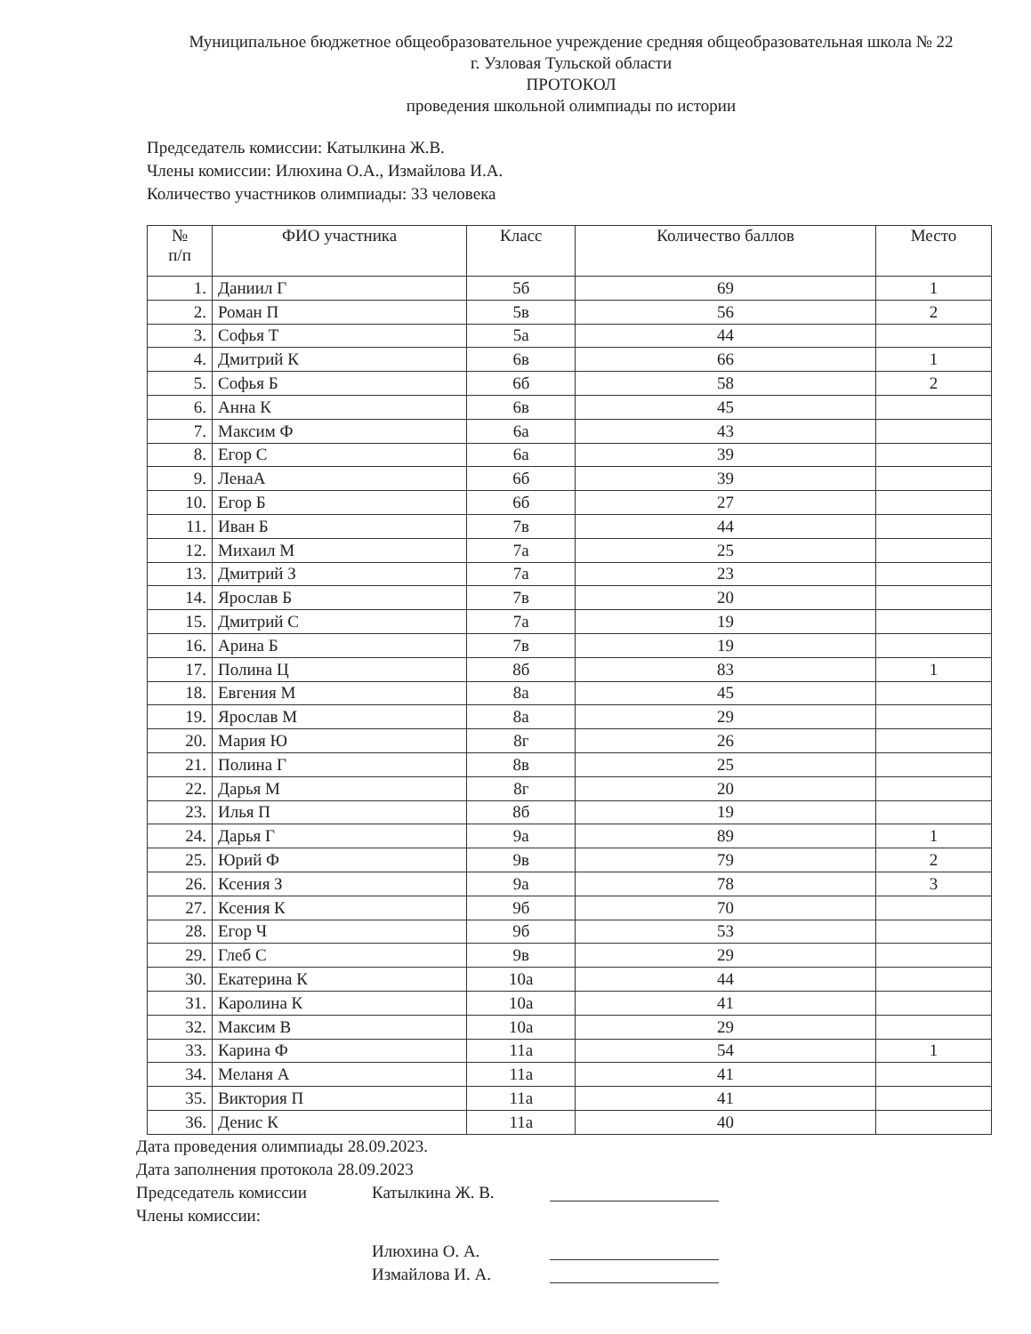Муниципальное бюджетное общеобразовательное учреждение средняя общеобразовательная школа № 22
г. Узловая Тульской области
ПРОТОКОЛ
проведения школьной олимпиады по истории
Председатель комиссии: Катылкина Ж.В.
Члены комиссии: Илюхина О.А., Измайлова И.А.
Количество участников олимпиады: 33 человека
| № п/п | ФИО участника | Класс | Количество баллов | Место |
| --- | --- | --- | --- | --- |
| 1. | Даниил Г | 5б | 69 | 1 |
| 2. | Роман П | 5в | 56 | 2 |
| 3. | Софья Т | 5а | 44 | |
| 4. | Дмитрий К | 6в | 66 | 1 |
| 5. | Софья Б | 6б | 58 | 2 |
| 6. | Анна К | 6в | 45 | |
| 7. | Максим Ф | 6а | 43 | |
| 8. | Егор С | 6а | 39 | |
| 9. | ЛенаА | 6б | 39 | |
| 10. | Егор Б | 6б | 27 | |
| 11. | Иван Б | 7в | 44 | |
| 12. | Михаил М | 7а | 25 | |
| 13. | Дмитрий З | 7а | 23 | |
| 14. | Ярослав Б | 7в | 20 | |
| 15. | Дмитрий С | 7а | 19 | |
| 16. | Арина Б | 7в | 19 | |
| 17. | Полина Ц | 8б | 83 | 1 |
| 18. | Евгения М | 8а | 45 | |
| 19. | Ярослав М | 8а | 29 | |
| 20. | Мария Ю | 8г | 26 | |
| 21. | Полина Г | 8в | 25 | |
| 22. | Дарья М | 8г | 20 | |
| 23. | Илья П | 8б | 19 | |
| 24. | Дарья Г | 9а | 89 | 1 |
| 25. | Юрий Ф | 9в | 79 | 2 |
| 26. | Ксения З | 9а | 78 | 3 |
| 27. | Ксения К | 9б | 70 | |
| 28. | Егор Ч | 9б | 53 | |
| 29. | Глеб С | 9в | 29 | |
| 30. | Екатерина К | 10а | 44 | |
| 31. | Каролина К | 10а | 41 | |
| 32. | Максим В | 10а | 29 | |
| 33. | Карина Ф | 11а | 54 | 1 |
| 34. | Меланя А | 11а | 41 | |
| 35. | Виктория П | 11а | 41 | |
| 36. | Денис К | 11а | 40 | |
Дата проведения олимпиады 28.09.2023.
Дата заполнения протокола 28.09.2023
Председатель комиссии Катылкина Ж. В.
Члены комиссии:
Илюхина О. А.
Измайлова И. А.